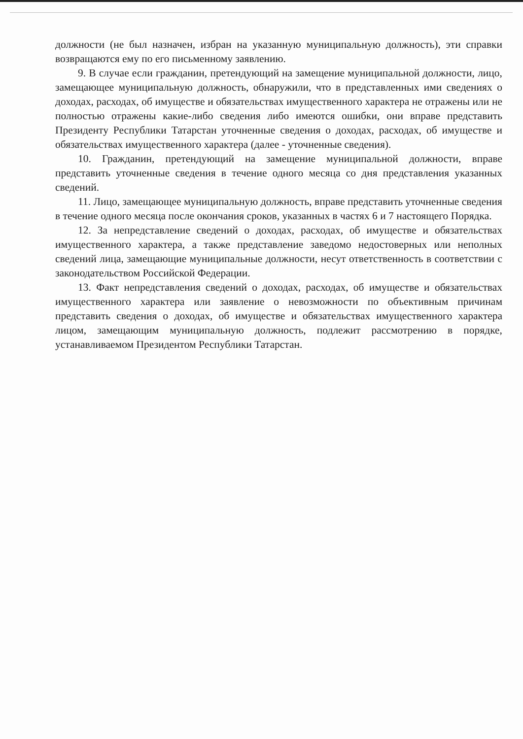должности (не был назначен, избран на указанную муниципальную должность), эти справки возвращаются ему по его письменному заявлению.
9. В случае если гражданин, претендующий на замещение муниципальной должности, лицо, замещающее муниципальную должность, обнаружили, что в представленных ими сведениях о доходах, расходах, об имуществе и обязательствах имущественного характера не отражены или не полностью отражены какие-либо сведения либо имеются ошибки, они вправе представить Президенту Республики Татарстан уточненные сведения о доходах, расходах, об имуществе и обязательствах имущественного характера (далее - уточненные сведения).
10. Гражданин, претендующий на замещение муниципальной должности, вправе представить уточненные сведения в течение одного месяца со дня представления указанных сведений.
11. Лицо, замещающее муниципальную должность, вправе представить уточненные сведения в течение одного месяца после окончания сроков, указанных в частях 6 и 7 настоящего Порядка.
12. За непредставление сведений о доходах, расходах, об имуществе и обязательствах имущественного характера, а также представление заведомо недостоверных или неполных сведений лица, замещающие муниципальные должности, несут ответственность в соответствии с законодательством Российской Федерации.
13. Факт непредставления сведений о доходах, расходах, об имуществе и обязательствах имущественного характера или заявление о невозможности по объективным причинам представить сведения о доходах, об имуществе и обязательствах имущественного характера лицом, замещающим муниципальную должность, подлежит рассмотрению в порядке, устанавливаемом Президентом Республики Татарстан.